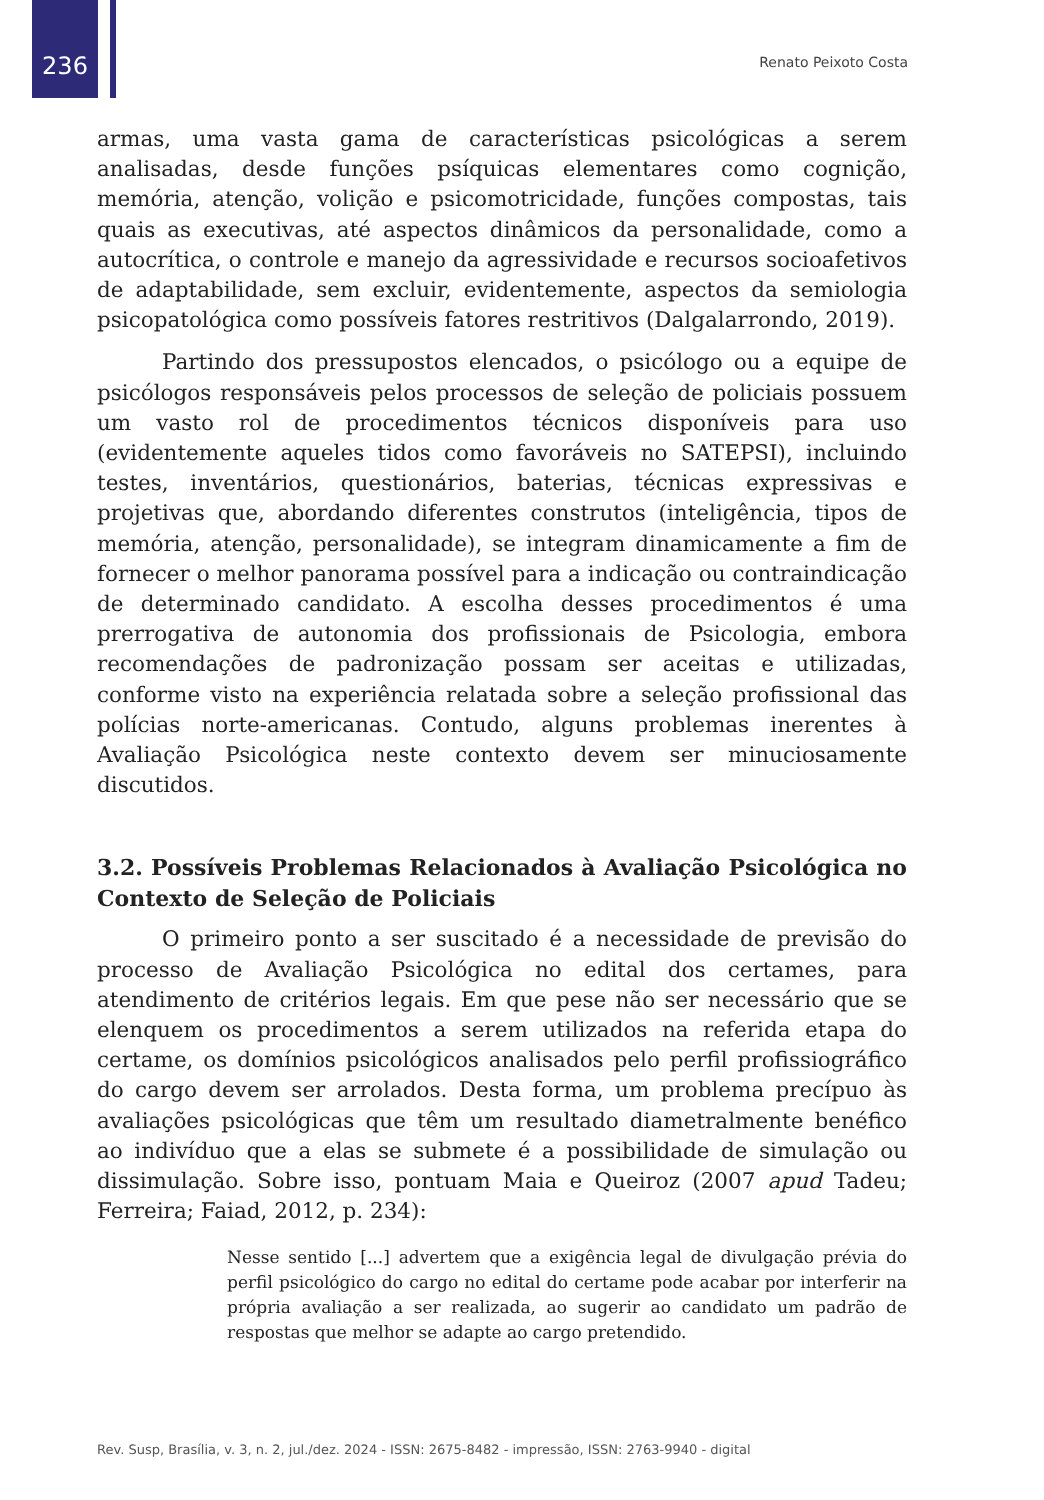236 Renato Peixoto Costa
armas, uma vasta gama de características psicológicas a serem analisadas, desde funções psíquicas elementares como cognição, memória, atenção, volição e psicomotricidade, funções compostas, tais quais as executivas, até aspectos dinâmicos da personalidade, como a autocrítica, o controle e manejo da agressividade e recursos socioafetivos de adaptabilidade, sem excluir, evidentemente, aspectos da semiologia psicopatológica como possíveis fatores restritivos (Dalgalarrondo, 2019).
Partindo dos pressupostos elencados, o psicólogo ou a equipe de psicólogos responsáveis pelos processos de seleção de policiais possuem um vasto rol de procedimentos técnicos disponíveis para uso (evidentemente aqueles tidos como favoráveis no SATEPSI), incluindo testes, inventários, questionários, baterias, técnicas expressivas e projetivas que, abordando diferentes construtos (inteligência, tipos de memória, atenção, personalidade), se integram dinamicamente a fim de fornecer o melhor panorama possível para a indicação ou contraindicação de determinado candidato. A escolha desses procedimentos é uma prerrogativa de autonomia dos profissionais de Psicologia, embora recomendações de padronização possam ser aceitas e utilizadas, conforme visto na experiência relatada sobre a seleção profissional das polícias norte-americanas. Contudo, alguns problemas inerentes à Avaliação Psicológica neste contexto devem ser minuciosamente discutidos.
3.2. Possíveis Problemas Relacionados à Avaliação Psicológica no Contexto de Seleção de Policiais
O primeiro ponto a ser suscitado é a necessidade de previsão do processo de Avaliação Psicológica no edital dos certames, para atendimento de critérios legais. Em que pese não ser necessário que se elenquem os procedimentos a serem utilizados na referida etapa do certame, os domínios psicológicos analisados pelo perfil profissiográfico do cargo devem ser arrolados. Desta forma, um problema precípuo às avaliações psicológicas que têm um resultado diametralmente benéfico ao indivíduo que a elas se submete é a possibilidade de simulação ou dissimulação. Sobre isso, pontuam Maia e Queiroz (2007 apud Tadeu; Ferreira; Faiad, 2012, p. 234):
Nesse sentido [...] advertem que a exigência legal de divulgação prévia do perfil psicológico do cargo no edital do certame pode acabar por interferir na própria avaliação a ser realizada, ao sugerir ao candidato um padrão de respostas que melhor se adapte ao cargo pretendido.
Rev. Susp, Brasília, v. 3, n. 2, jul./dez. 2024 - ISSN: 2675-8482 - impressão, ISSN: 2763-9940 - digital